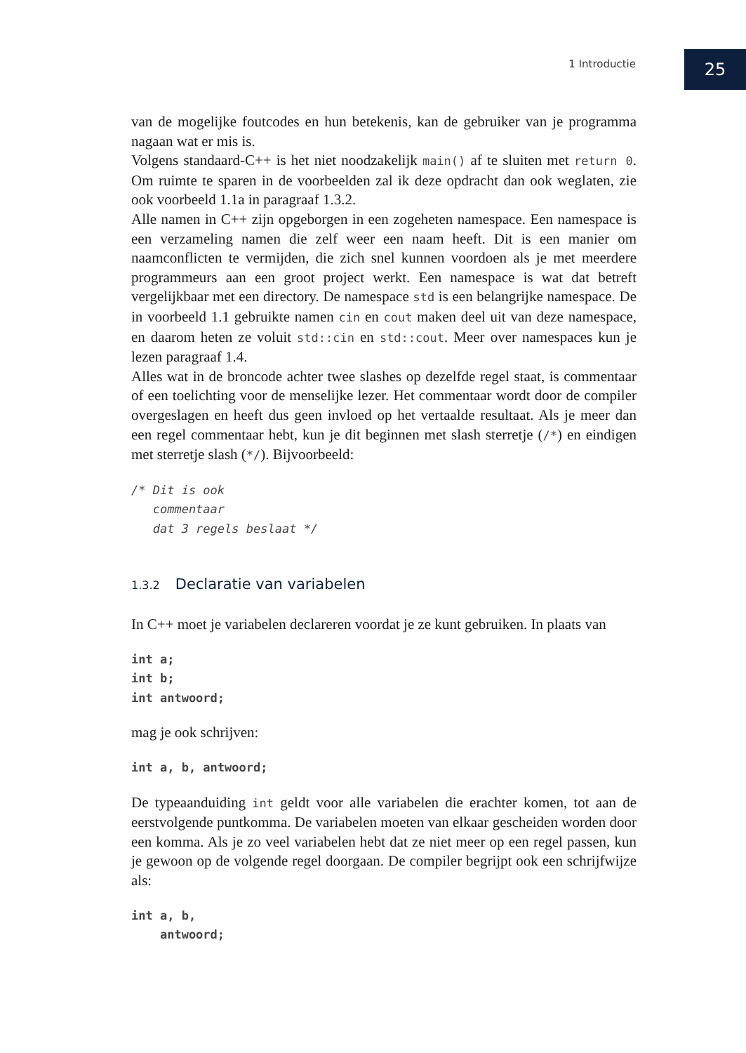1 Introductie 25
van de mogelijke foutcodes en hun betekenis, kan de gebruiker van je programma nagaan wat er mis is.
Volgens standaard-C++ is het niet noodzakelijk main() af te sluiten met return 0. Om ruimte te sparen in de voorbeelden zal ik deze opdracht dan ook weglaten, zie ook voorbeeld 1.1a in paragraaf 1.3.2.
Alle namen in C++ zijn opgeborgen in een zogeheten namespace. Een namespace is een verzameling namen die zelf weer een naam heeft. Dit is een manier om naamconflicten te vermijden, die zich snel kunnen voordoen als je met meerdere programmeurs aan een groot project werkt. Een namespace is wat dat betreft vergelijkbaar met een directory. De namespace std is een belangrijke namespace. De in voorbeeld 1.1 gebruikte namen cin en cout maken deel uit van deze namespace, en daarom heten ze voluit std::cin en std::cout. Meer over namespaces kun je lezen paragraaf 1.4.
Alles wat in de broncode achter twee slashes op dezelfde regel staat, is commentaar of een toelichting voor de menselijke lezer. Het commentaar wordt door de compiler overgeslagen en heeft dus geen invloed op het vertaalde resultaat. Als je meer dan een regel commentaar hebt, kun je dit beginnen met slash sterretje (/*) en eindigen met sterretje slash (*/). Bijvoorbeeld:
/* Dit is ook
   commentaar
   dat 3 regels beslaat */
1.3.2 Declaratie van variabelen
In C++ moet je variabelen declareren voordat je ze kunt gebruiken. In plaats van
int a;
int b;
int antwoord;
mag je ook schrijven:
int a, b, antwoord;
De typeaanduiding int geldt voor alle variabelen die erachter komen, tot aan de eerstvolgende puntkomma. De variabelen moeten van elkaar gescheiden worden door een komma. Als je zo veel variabelen hebt dat ze niet meer op een regel passen, kun je gewoon op de volgende regel doorgaan. De compiler begrijpt ook een schrijfwijze als:
int a, b,
    antwoord;